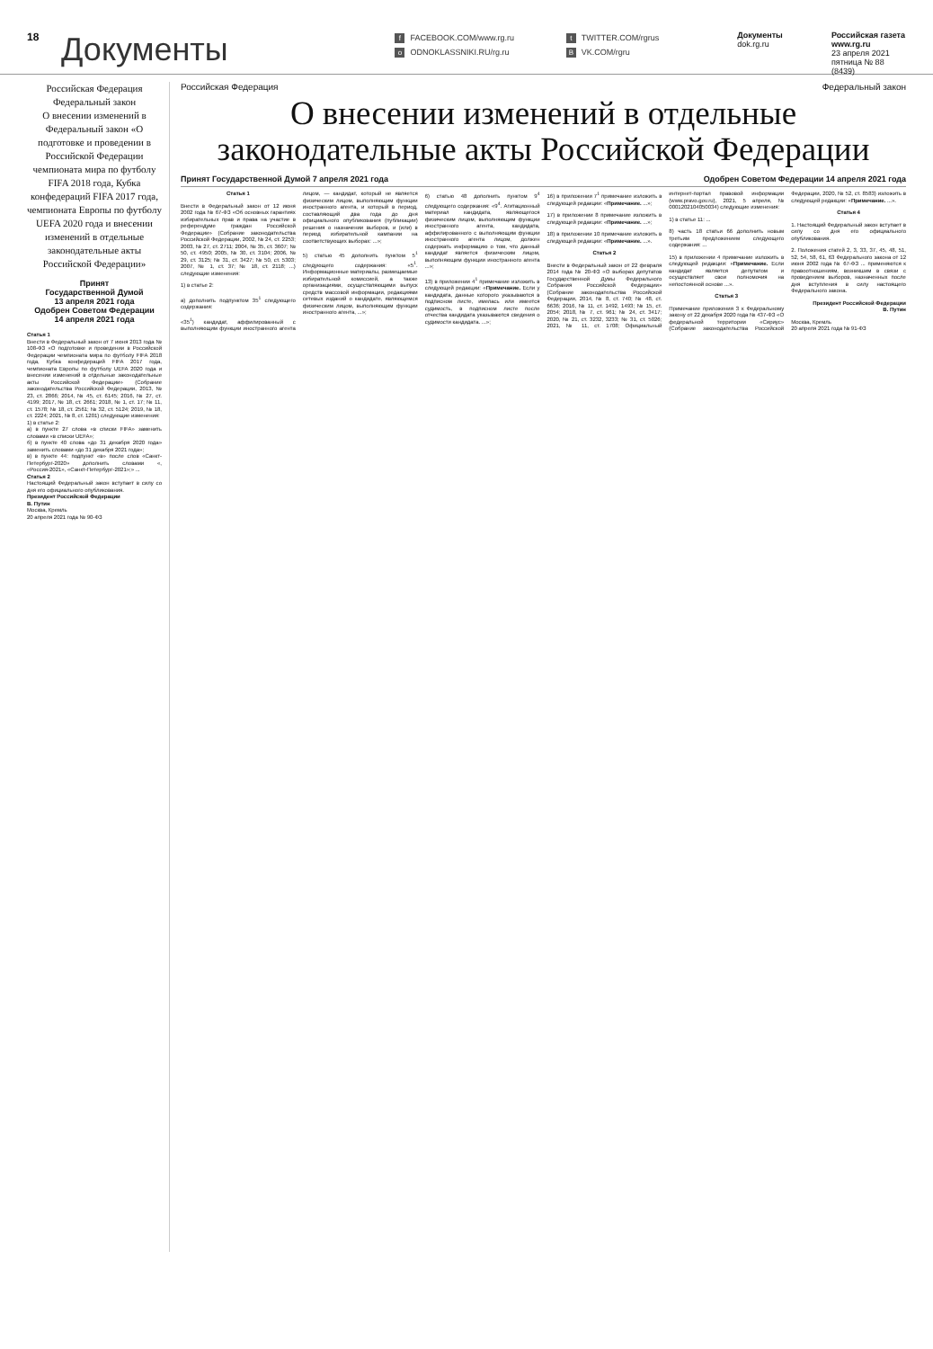18
Документы
f FACEBOOK.COM/www.rg.ru
o ODNOKLASSNIKI.RU/rg.ru
t TWITTER.COM/rgrus
B VK.COM/rgru
Документы
dok.rg.ru
Российская газета
www.rg.ru
23 апреля 2021
пятница № 88 (8439)
Российская Федерация
Федеральный закон
О внесении изменений в Федеральный закон «О подготовке и проведении в Российской Федерации чемпионата мира по футболу FIFA 2018 года, Кубка конфедераций FIFA 2017 года, чемпионата Европы по футболу UEFA 2020 года и внесении изменений в отдельные законодательные акты Российской Федерации»
Принят
Государственной Думой
13 апреля 2021 года
Одобрен Советом Федерации
14 апреля 2021 года
Статья 1
Внести в Федеральный закон от 7 июня 2013 года № 108-ФЗ «О подготовке и проведении в Российской Федерации чемпионата мира по футболу FIFA 2018 года, Кубка конфедераций FIFA 2017 года, чемпионата Европы по футболу UEFA 2020 года и внесении изменений в отдельные законодательные акты Российской Федерации» (Собрание законодательства Российской Федерации, 2013, № 23, ст. 2866; 2014, № 45, ст. 6145; 2016, № 27, ст. 4199; 2017, № 18, ст. 2661; 2018, № 1, ст. 17; № 11, ст. 1578; № 18, ст. 2561; № 32, ст. 5124; 2019, № 18, ст. 2224; 2021, № 8, ст. 1201) следующие изменения:
1) в статье 2:
а) в пункте 27 слова «в списки FIFA» заменить словами «в списки UEFA»;
б) в пункте 40 слова «до 31 декабря 2020 года» заменить словами «до 31 декабря 2021 года»;
в) в пункте 44: подпункт «в» после слов «Санкт-Петербург-2020» дополнить словами «, «Россия-2021», «Санкт-Петербург-2021»;» ...
Статья 2
Настоящий Федеральный закон вступает в силу со дня его официального опубликования.
Президент Российской Федерации
В. Путин
Москва, Кремль
20 апреля 2021 года № 90-ФЗ
Российская Федерация Федеральный закон
О внесении изменений в отдельные законодательные акты Российской Федерации
Принят Государственной Думой 7 апреля 2021 года Одобрен Советом Федерации 14 апреля 2021 года
Статья 1
Внести в Федеральный закон от 12 июня 2002 года № 67-ФЗ «Об основных гарантиях избирательных прав и права на участие в референдуме граждан Российской Федерации» (Собрание законодательства Российской Федерации, 2002, № 24, ст. 2253; 2003, № 27, ст. 2711; 2004, № 35, ст. 3607; № 50, ст. 4950; 2005, № 30, ст. 3104; 2006, № 29, ст. 3125; № 31, ст. 3427; № 50, ст. 5303; 2007, № 1, ст. 37; № 18, ст. 2118; ...) следующие изменения:
1) в статье 2:
а) дополнить подпунктом 35<sup>1</sup> следующего содержания:
«35<sup>1</sup>) кандидат, аффилированный с выполняющим функции иностранного агента лицом, — кандидат, который не является физическим лицом, выполняющим функции иностранного агента, и который в период, составляющий два года до дня официального опубликования (публикации) решения о назначении выборов, и (или) в период избирательной кампании на соответствующих выборах: ...»;
5) статью 45 дополнить пунктом 5<sup>1</sup> следующего содержания: «5<sup>1</sup>. Информационные материалы, размещаемые избирательной комиссией, а также организациями, осуществляющими выпуск средств массовой информации, редакциями сетевых изданий о кандидате, являющемся физическим лицом, выполняющим функции иностранного агента, ...»;
6) статью 48 дополнить пунктом 9<sup>4</sup> следующего содержания: «9<sup>4</sup>. Агитационный материал кандидата, являющегося физическим лицом, выполняющим функции иностранного агента, кандидата, аффилированного с выполняющим функции иностранного агента лицом, должен содержать информацию о том, что данный кандидат является физическим лицом, выполняющим функции иностранного агента ...»;
13) в приложении 4<sup>1</sup> примечание изложить в следующей редакции: «Примечание. Если у кандидата, данные которого указываются в подписном листе, имелась или имеется судимость, в подписном листе после отчества кандидата указываются сведения о судимости кандидата. ...»;
16) в приложении 7<sup>1</sup> примечание изложить в следующей редакции: «Примечание. ...»;
17) в приложении 8 примечание изложить в следующей редакции: «Примечание. ...»;
18) в приложении 10 примечание изложить в следующей редакции: «Примечание. ...».
Статья 2
Внести в Федеральный закон от 22 февраля 2014 года № 20-ФЗ «О выборах депутатов Государственной Думы Федерального Собрания Российской Федерации» (Собрание законодательства Российской Федерации, 2014, № 8, ст. 740; № 48, ст. 6636; 2016, № 11, ст. 1492, 1493; № 15, ст. 2054; 2018, № 7, ст. 961; № 24, ст. 3417; 2020, № 21, ст. 3232, 3233; № 31, ст. 5026; 2021, № 11, ст. 1708; Официальный интернет-портал правовой информации (www.pravo.gov.ru), 2021, 5 апреля, № 0001202104050034) следующие изменения:
1) в статье 11: ...
8) часть 18 статьи 66 дополнить новым третьим предложением следующего содержания: ...
15) в приложении 4 примечание изложить в следующей редакции: «Примечание. Если кандидат является депутатом и осуществляет свои полномочия на непостоянной основе ...».
Статья 3
Примечание приложения 3 к Федеральному закону от 22 декабря 2020 года № 437-ФЗ «О федеральной территории «Сириус» (Собрание законодательства Российской Федерации, 2020, № 52, ст. 8583) изложить в следующей редакции: «Примечание. ...».
Статья 4
1. Настоящий Федеральный закон вступает в силу со дня его официального опубликования.
2. Положения статей 2, 3, 33, 37, 45, 48, 51, 52, 54, 58, 61, 63 Федерального закона от 12 июня 2002 года № 67-ФЗ ... применяются к правоотношениям, возникшим в связи с проведением выборов, назначенных после дня вступления в силу настоящего Федерального закона.
Президент Российской Федерации
В. Путин
Москва, Кремль
20 апреля 2021 года № 91-ФЗ